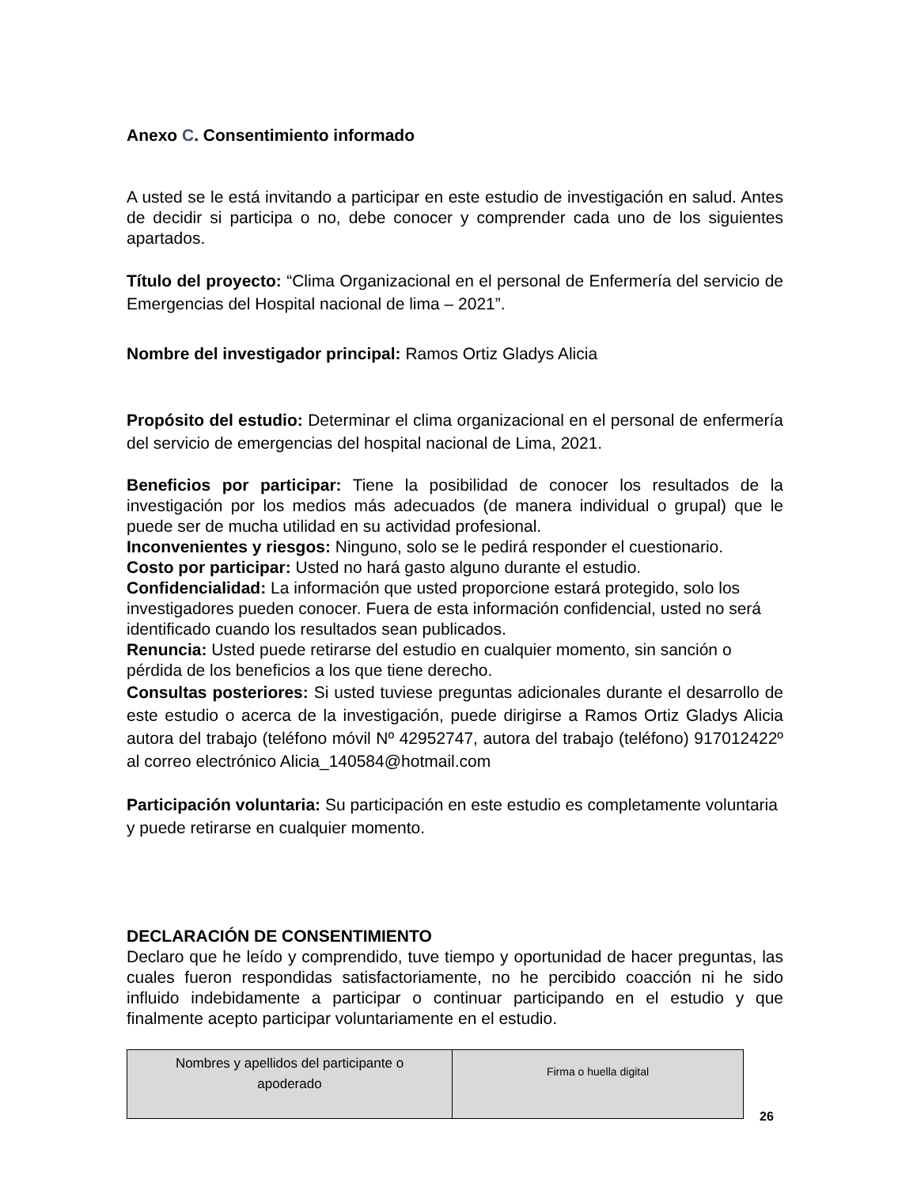Anexo C. Consentimiento informado
A usted se le está invitando a participar en este estudio de investigación en salud. Antes de decidir si participa o no, debe conocer y comprender cada uno de los siguientes apartados.
Título del proyecto: “Clima Organizacional en el personal de Enfermería del servicio de Emergencias del Hospital nacional de lima – 2021”.
Nombre del investigador principal: Ramos Ortiz Gladys Alicia
Propósito del estudio: Determinar el clima organizacional en el personal de enfermería del servicio de emergencias del hospital nacional de Lima, 2021.
Beneficios por participar: Tiene la posibilidad de conocer los resultados de la investigación por los medios más adecuados (de manera individual o grupal) que le puede ser de mucha utilidad en su actividad profesional.
Inconvenientes y riesgos: Ninguno, solo se le pedirá responder el cuestionario.
Costo por participar: Usted no hará gasto alguno durante el estudio.
Confidencialidad: La información que usted proporcione estará protegido, solo los investigadores pueden conocer. Fuera de esta información confidencial, usted no será identificado cuando los resultados sean publicados.
Renuncia: Usted puede retirarse del estudio en cualquier momento, sin sanción o pérdida de los beneficios a los que tiene derecho.
Consultas posteriores: Si usted tuviese preguntas adicionales durante el desarrollo de este estudio o acerca de la investigación, puede dirigirse a Ramos Ortiz Gladys Alicia autora del trabajo (teléfono móvil Nº 42952747, autora del trabajo (teléfono) 917012422º al correo electrónico Alicia_140584@hotmail.com
Participación voluntaria: Su participación en este estudio es completamente voluntaria y puede retirarse en cualquier momento.
DECLARACIÓN DE CONSENTIMIENTO
Declaro que he leído y comprendido, tuve tiempo y oportunidad de hacer preguntas, las cuales fueron respondidas satisfactoriamente, no he percibido coacción ni he sido influido indebidamente a participar o continuar participando en el estudio y que finalmente acepto participar voluntariamente en el estudio.
| Nombres y apellidos del participante o apoderado | Firma o huella digital |
26